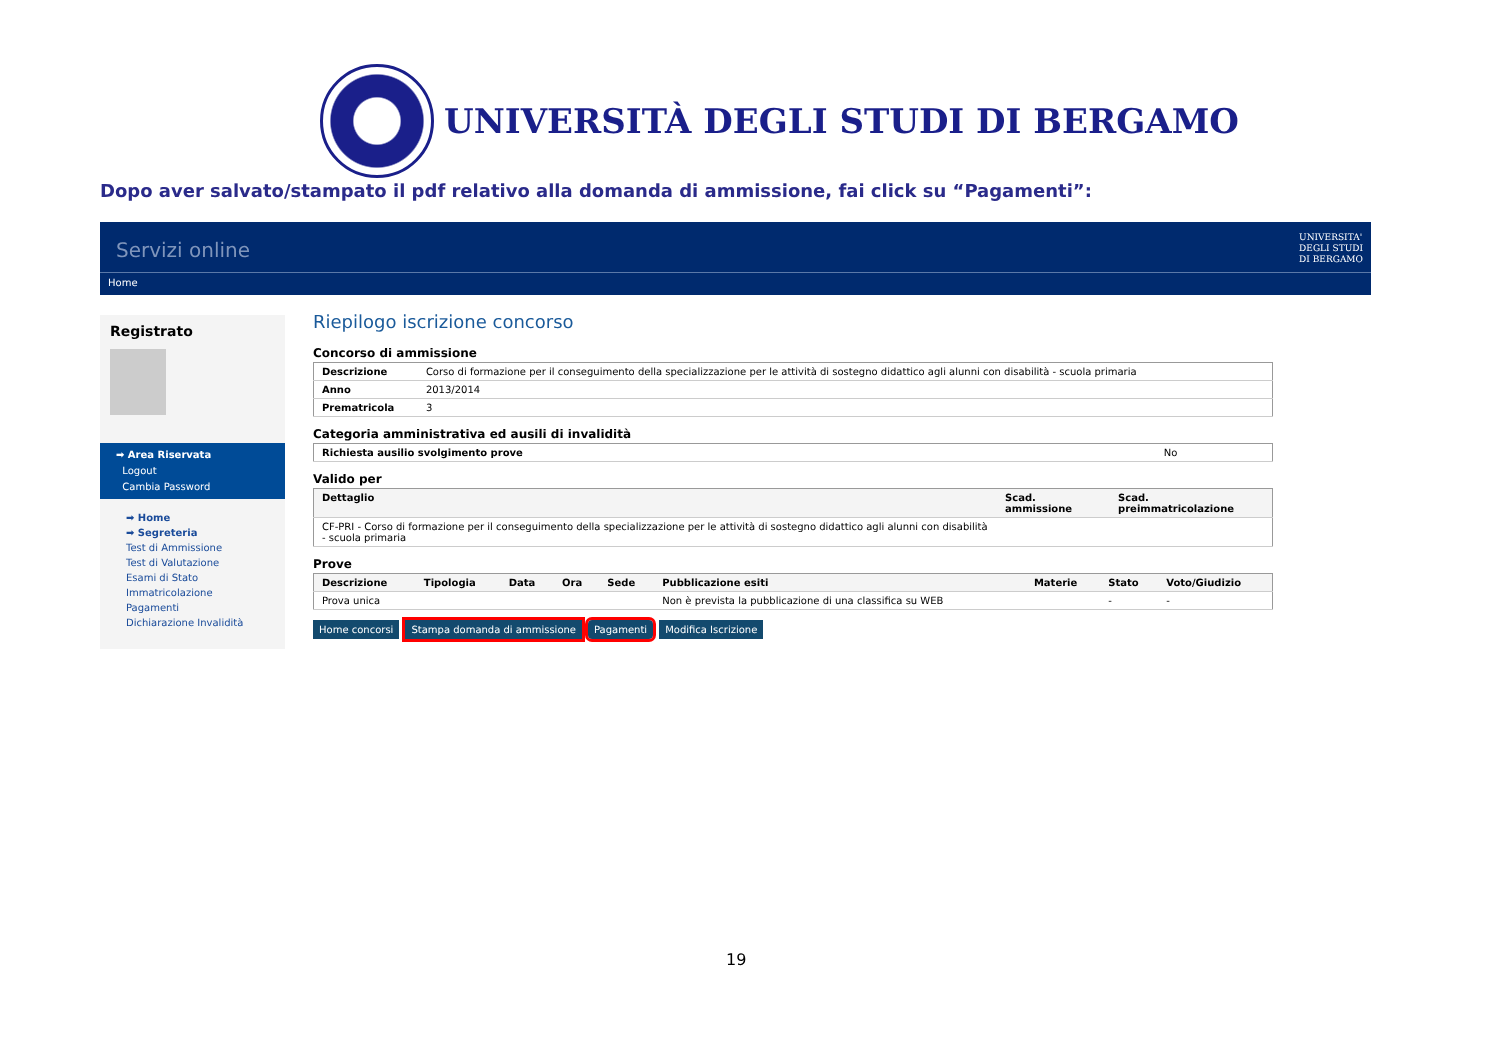UNIVERSITÀ DEGLI STUDI DI BERGAMO
Dopo aver salvato/stampato il pdf relativo alla domanda di ammissione, fai click su “Pagamenti”:
Servizi online
UNIVERSITA'
DEGLI STUDI
DI BERGAMO
Home
Registrato
➡ Area Riservata
Logout
Cambia Password
➡ Home
➡ Segreteria
Test di Ammissione
Test di Valutazione
Esami di Stato
Immatricolazione
Pagamenti
Dichiarazione Invalidità
Riepilogo iscrizione concorso
Concorso di ammissione
| Descrizione | Corso di formazione per il conseguimento della specializzazione per le attività di sostegno didattico agli alunni con disabilità - scuola primaria |
| Anno | 2013/2014 |
| Prematricola | 3 |
Categoria amministrativa ed ausili di invalidità
| Richiesta ausilio svolgimento prove | No |
Valido per
| Dettaglio | Scad. ammissione | Scad. preimmatricolazione |
| --- | --- | --- |
| CF-PRI - Corso di formazione per il conseguimento della specializzazione per le attività di sostegno didattico agli alunni con disabilità - scuola primaria | | |
Prove
| Descrizione | Tipologia | Data | Ora | Sede | Pubblicazione esiti | Materie | Stato | Voto/Giudizio |
| --- | --- | --- | --- | --- | --- | --- | --- | --- |
| Prova unica | | | | | Non è prevista la pubblicazione di una classifica su WEB | | - | - |
Home concorsi Stampa domanda di ammissione Pagamenti Modifica Iscrizione
19